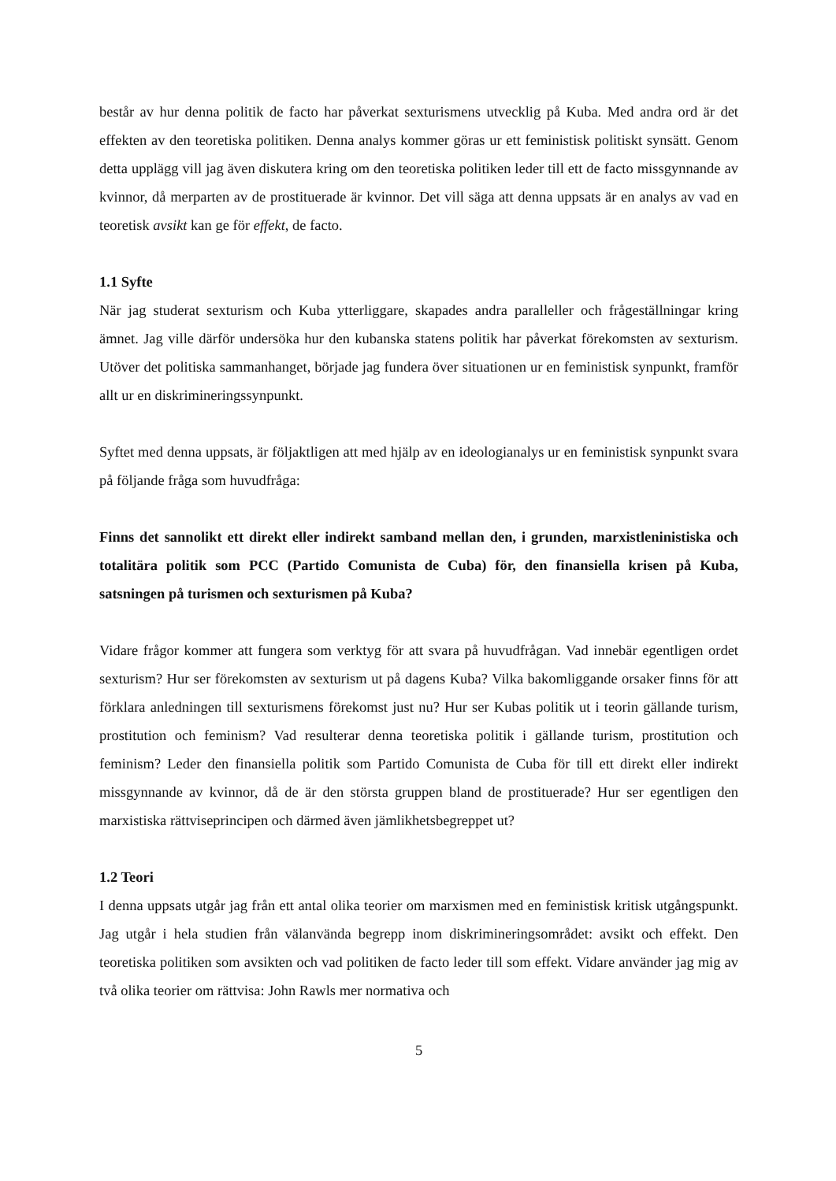består av hur denna politik de facto har påverkat sexturismens utvecklig på Kuba. Med andra ord är det effekten av den teoretiska politiken. Denna analys kommer göras ur ett feministisk politiskt synsätt. Genom detta upplägg vill jag även diskutera kring om den teoretiska politiken leder till ett de facto missgynnande av kvinnor, då merparten av de prostituerade är kvinnor. Det vill säga att denna uppsats är en analys av vad en teoretisk avsikt kan ge för effekt, de facto.
1.1 Syfte
När jag studerat sexturism och Kuba ytterliggare, skapades andra paralleller och frågeställningar kring ämnet. Jag ville därför undersöka hur den kubanska statens politik har påverkat förekomsten av sexturism. Utöver det politiska sammanhanget, började jag fundera över situationen ur en feministisk synpunkt, framför allt ur en diskrimineringssynpunkt.
Syftet med denna uppsats, är följaktligen att med hjälp av en ideologianalys ur en feministisk synpunkt svara på följande fråga som huvudfråga:
Finns det sannolikt ett direkt eller indirekt samband mellan den, i grunden, marxistleninistiska och totalitära politik som PCC (Partido Comunista de Cuba) för, den finansiella krisen på Kuba, satsningen på turismen och sexturismen på Kuba?
Vidare frågor kommer att fungera som verktyg för att svara på huvudfrågan. Vad innebär egentligen ordet sexturism? Hur ser förekomsten av sexturism ut på dagens Kuba? Vilka bakomliggande orsaker finns för att förklara anledningen till sexturismens förekomst just nu? Hur ser Kubas politik ut i teorin gällande turism, prostitution och feminism? Vad resulterar denna teoretiska politik i gällande turism, prostitution och feminism? Leder den finansiella politik som Partido Comunista de Cuba för till ett direkt eller indirekt missgynnande av kvinnor, då de är den största gruppen bland de prostituerade? Hur ser egentligen den marxistiska rättviseprincipen och därmed även jämlikhetsbegreppet ut?
1.2 Teori
I denna uppsats utgår jag från ett antal olika teorier om marxismen med en feministisk kritisk utgångspunkt. Jag utgår i hela studien från välanvända begrepp inom diskrimineringsområdet: avsikt och effekt. Den teoretiska politiken som avsikten och vad politiken de facto leder till som effekt. Vidare använder jag mig av två olika teorier om rättvisa: John Rawls mer normativa och
5